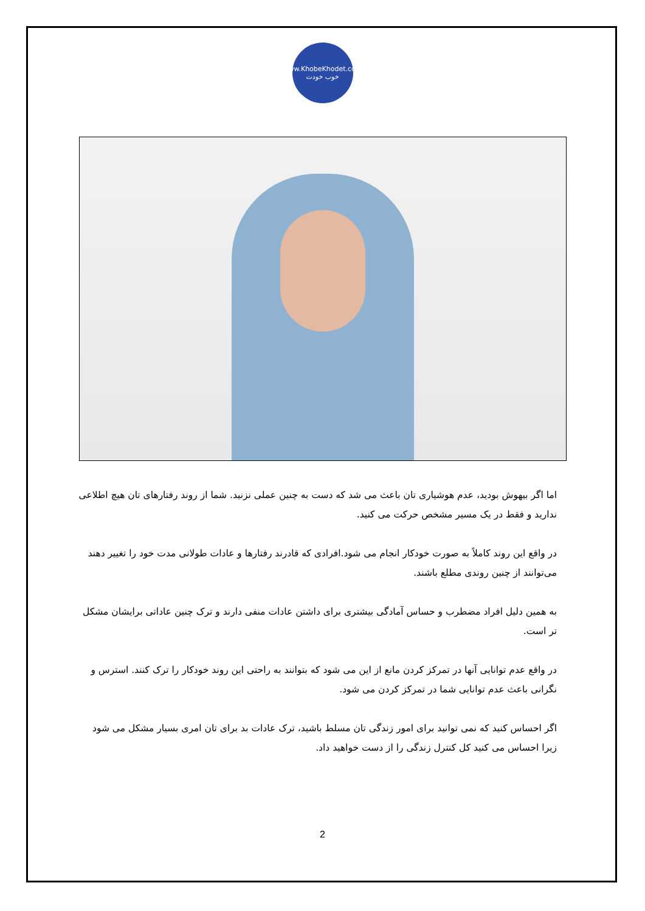www.KhobeKhodet.com
خوب خودت
اما اگر بیهوش بودید، عدم هوشیاری تان باعث می شد که دست به چنین عملی نزنید. شما از روند رفتارهای تان هیچ اطلاعی ندارید و فقط در یک مسیر مشخص حرکت می کنید.
در واقع این روند کاملاً به صورت خودکار انجام می شود.افرادی که قادرند رفتارها و عادات طولانی مدت خود را تغییر دهند می‌توانند از چنین روندی مطلع باشند.
به همین دلیل افراد مضطرب و حساس آمادگی بیشتری برای داشتن عادات منفی دارند و ترک چنین عاداتی برایشان مشکل تر است.
در واقع عدم توانایی آنها در تمرکز کردن مانع از این می شود که بتوانند به راحتی این روند خودکار را ترک کنند. استرس و نگرانی باعث عدم توانایی شما در تمرکز کردن می شود.
اگر احساس کنید که نمی توانید برای امور زندگی تان مسلط باشید، ترک عادات بد برای تان امری بسیار مشکل می شود زیرا احساس می کنید کل کنترل زندگی را از دست خواهید داد.
2